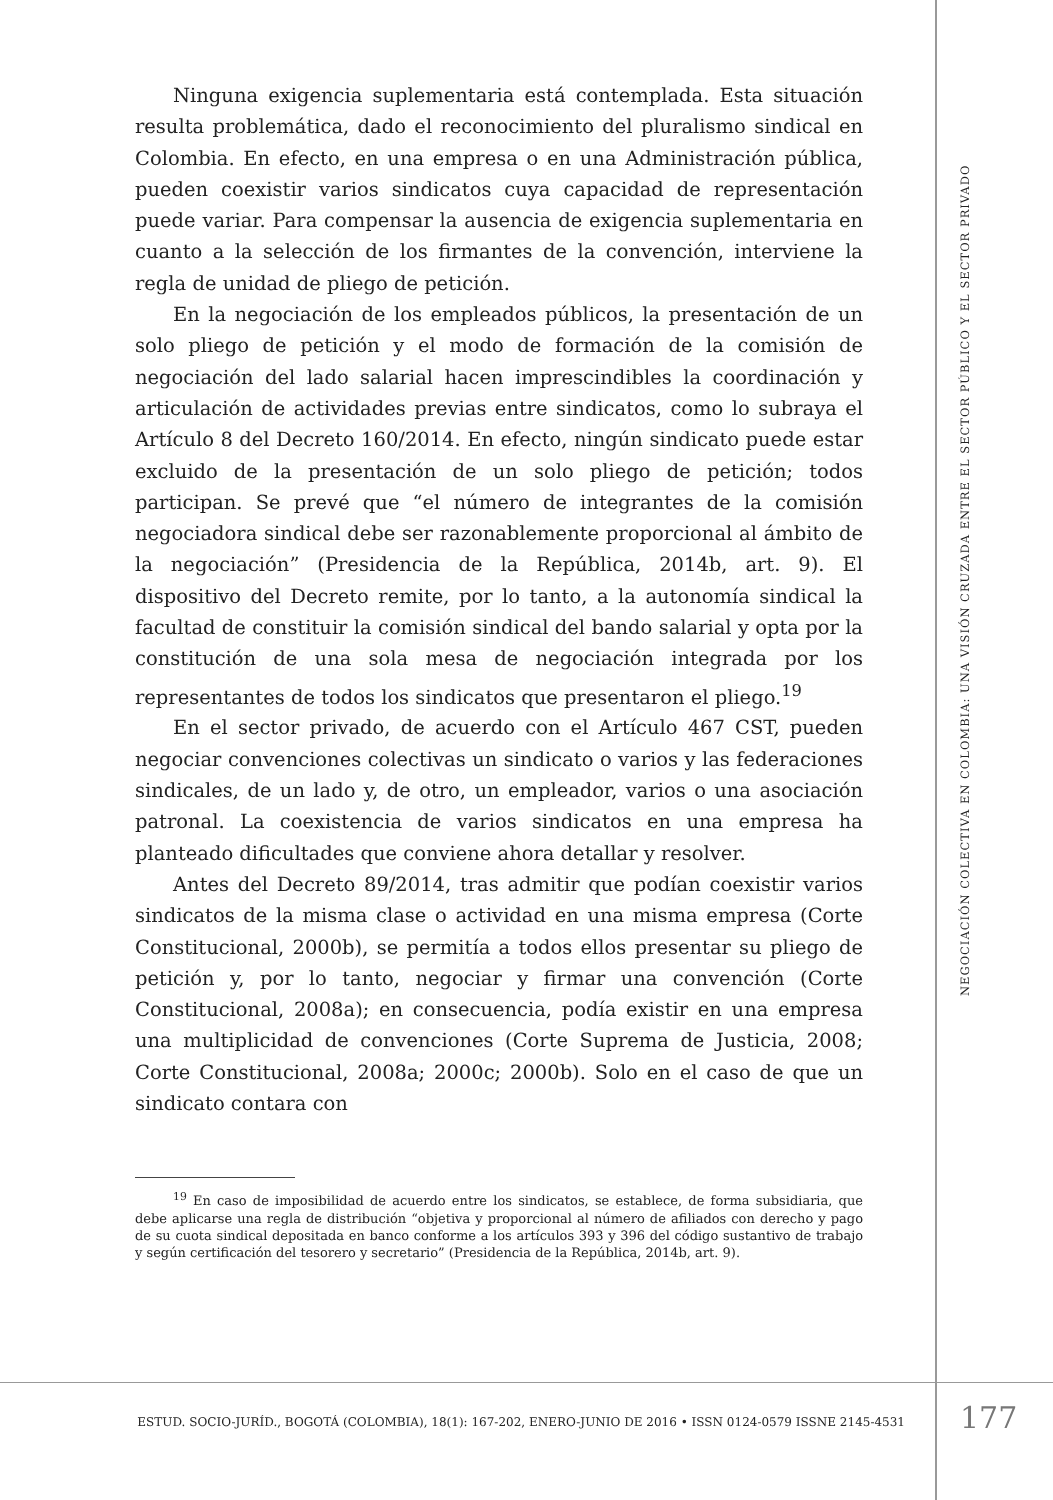Ninguna exigencia suplementaria está contemplada. Esta situación resulta problemática, dado el reconocimiento del pluralismo sindical en Colombia. En efecto, en una empresa o en una Administración pública, pueden coexistir varios sindicatos cuya capacidad de representación puede variar. Para compensar la ausencia de exigencia suplementaria en cuanto a la selección de los firmantes de la convención, interviene la regla de unidad de pliego de petición.
En la negociación de los empleados públicos, la presentación de un solo pliego de petición y el modo de formación de la comisión de negociación del lado salarial hacen imprescindibles la coordinación y articulación de actividades previas entre sindicatos, como lo subraya el Artículo 8 del Decreto 160/2014. En efecto, ningún sindicato puede estar excluido de la presentación de un solo pliego de petición; todos participan. Se prevé que “el número de integrantes de la comisión negociadora sindical debe ser razonablemente proporcional al ámbito de la negociación” (Presidencia de la República, 2014b, art. 9). El dispositivo del Decreto remite, por lo tanto, a la autonomía sindical la facultad de constituir la comisión sindical del bando salarial y opta por la constitución de una sola mesa de negociación integrada por los representantes de todos los sindicatos que presentaron el pliego.<sup>19</sup>
En el sector privado, de acuerdo con el Artículo 467 CST, pueden negociar convenciones colectivas un sindicato o varios y las federaciones sindicales, de un lado y, de otro, un empleador, varios o una asociación patronal. La coexistencia de varios sindicatos en una empresa ha planteado dificultades que conviene ahora detallar y resolver.
Antes del Decreto 89/2014, tras admitir que podían coexistir varios sindicatos de la misma clase o actividad en una misma empresa (Corte Constitucional, 2000b), se permitía a todos ellos presentar su pliego de petición y, por lo tanto, negociar y firmar una convención (Corte Constitucional, 2008a); en consecuencia, podía existir en una empresa una multiplicidad de convenciones (Corte Suprema de Justicia, 2008; Corte Constitucional, 2008a; 2000c; 2000b). Solo en el caso de que un sindicato contara con
<sup>19</sup> En caso de imposibilidad de acuerdo entre los sindicatos, se establece, de forma subsidiaria, que debe aplicarse una regla de distribución “objetiva y proporcional al número de afiliados con derecho y pago de su cuota sindical depositada en banco conforme a los artículos 393 y 396 del código sustantivo de trabajo y según certificación del tesorero y secretario” (Presidencia de la República, 2014b, art. 9).
NEGOCIACIÓN COLECTIVA EN COLOMBIA: UNA VISIÓN CRUZADA ENTRE EL SECTOR PÚBLICO Y EL SECTOR PRIVADO
ESTUD. SOCIO-JURÍD., BOGOTÁ (COLOMBIA), 18(1): 167-202, ENERO-JUNIO DE 2016 • ISSN 0124-0579 ISSNE 2145-4531
177